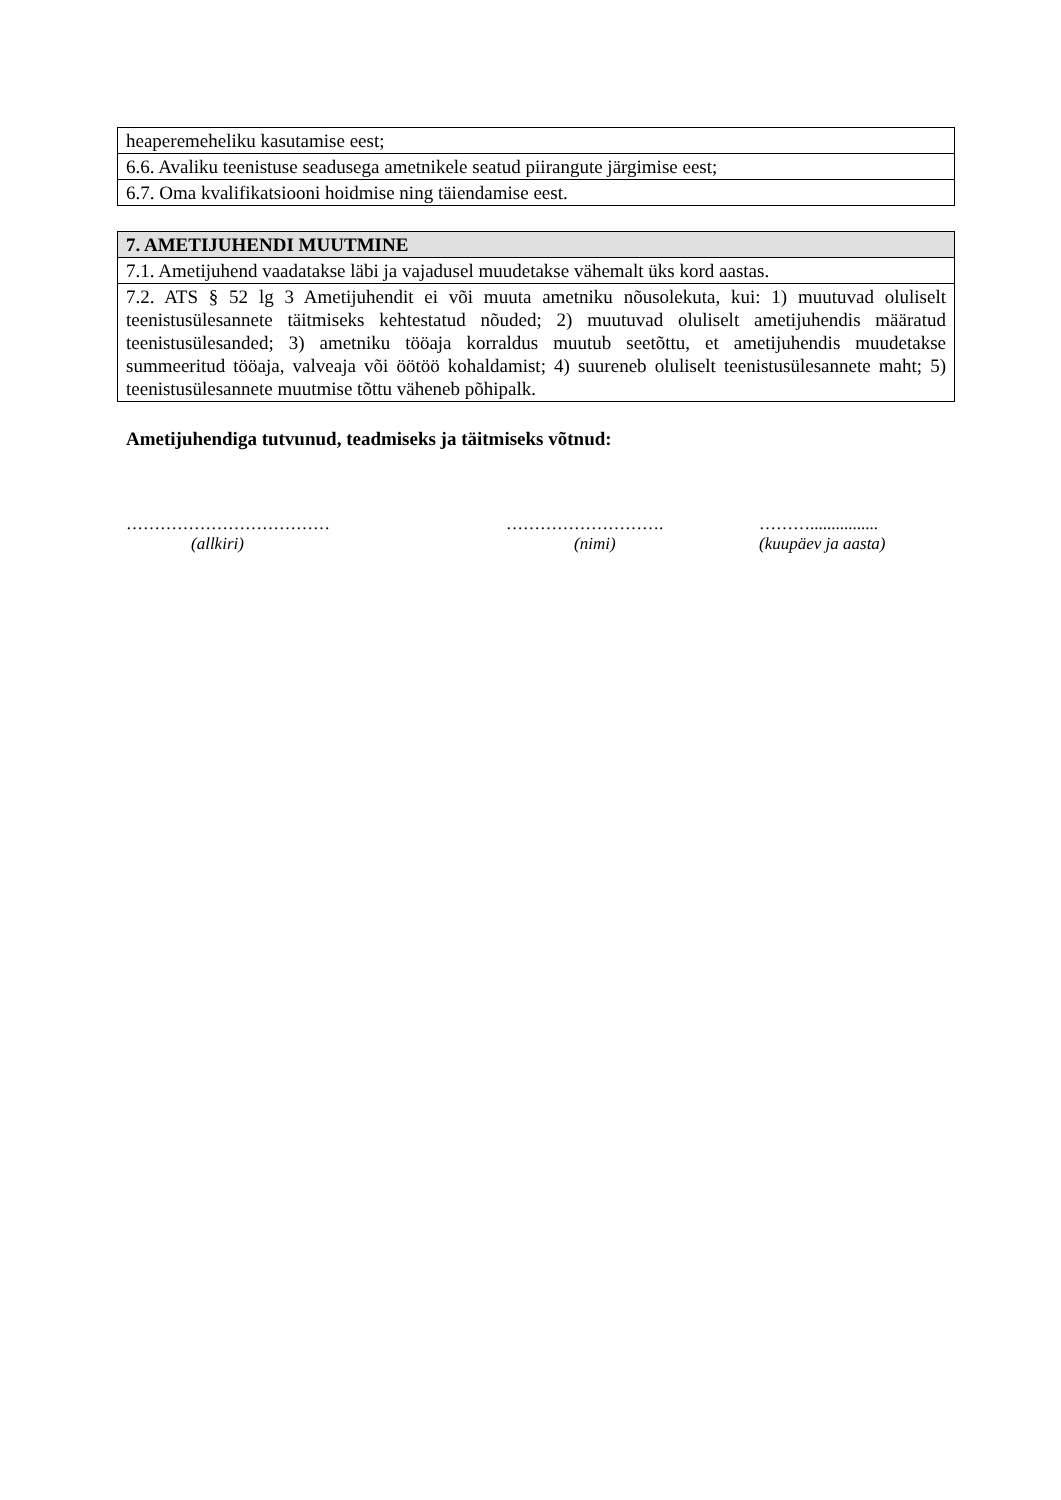| heaperemeheliku kasutamise eest; |
| 6.6. Avaliku teenistuse seadusega ametnikele seatud piirangute järgimise eest; |
| 6.7. Oma kvalifikatsiooni hoidmise ning täiendamise eest. |
| 7. AMETIJUHENDI MUUTMINE |
| --- |
| 7.1. Ametijuhend vaadatakse läbi ja vajadusel muudetakse vähemalt üks kord aastas. |
| 7.2. ATS § 52 lg 3 Ametijuhendit ei või muuta ametniku nõusolekuta, kui: 1) muutuvad oluliselt teenistusülesannete täitmiseks kehtestatud nõuded; 2) muutuvad oluliselt ametijuhendis määratud teenistusülesanded; 3) ametniku tööaja korraldus muutub seetõttu, et ametijuhendis muudetakse summeeritud tööaja, valveaja või öötöö kohaldamist; 4) suureneb oluliselt teenistusülesannete maht; 5) teenistusülesannete muutmise tõttu väheneb põhipalk. |
Ametijuhendiga tutvunud, teadmiseks ja täitmiseks võtnud:
………………………………
(allkiri)
……………………….
(nimi)
………................
(kuupäev ja aasta)